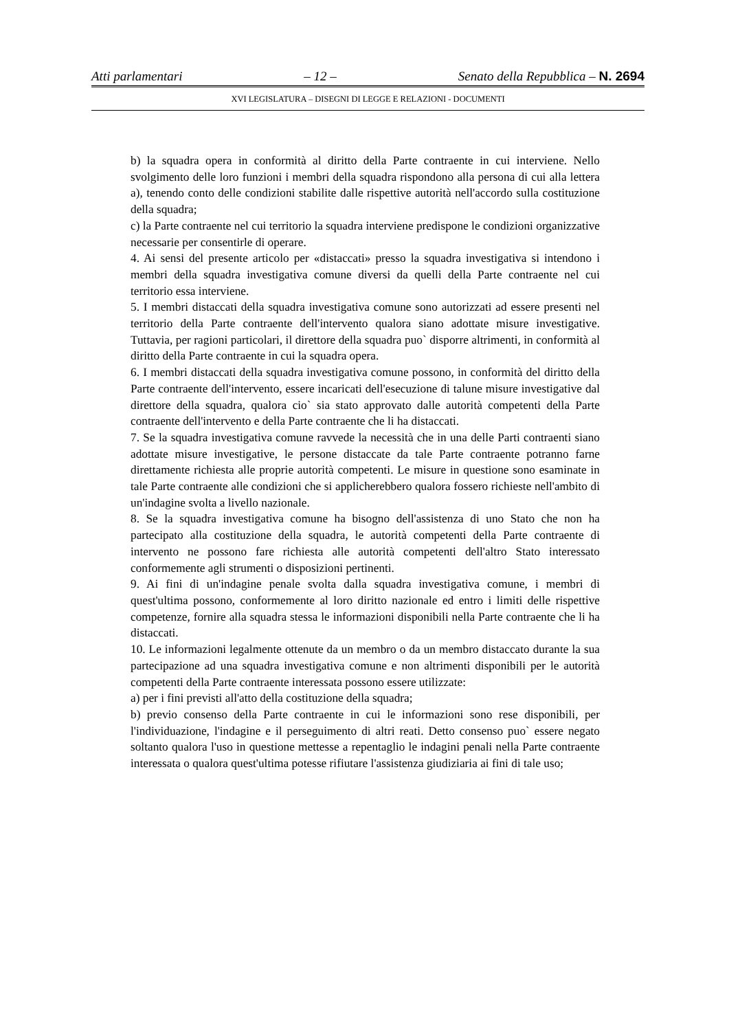Atti parlamentari – 12 – Senato della Repubblica – N. 2694
XVI LEGISLATURA – DISEGNI DI LEGGE E RELAZIONI - DOCUMENTI
b) la squadra opera in conformità al diritto della Parte contraente in cui interviene. Nello svolgimento delle loro funzioni i membri della squadra rispondono alla persona di cui alla lettera a), tenendo conto delle condizioni stabilite dalle rispettive autorità nell'accordo sulla costituzione della squadra;
c) la Parte contraente nel cui territorio la squadra interviene predispone le condizioni organizzative necessarie per consentirle di operare.
4. Ai sensi del presente articolo per «distaccati» presso la squadra investigativa si intendono i membri della squadra investigativa comune diversi da quelli della Parte contraente nel cui territorio essa interviene.
5. I membri distaccati della squadra investigativa comune sono autorizzati ad essere presenti nel territorio della Parte contraente dell'intervento qualora siano adottate misure investigative. Tuttavia, per ragioni particolari, il direttore della squadra puo` disporre altrimenti, in conformità al diritto della Parte contraente in cui la squadra opera.
6. I membri distaccati della squadra investigativa comune possono, in conformità del diritto della Parte contraente dell'intervento, essere incaricati dell'esecuzione di talune misure investigative dal direttore della squadra, qualora cio` sia stato approvato dalle autorità competenti della Parte contraente dell'intervento e della Parte contraente che li ha distaccati.
7. Se la squadra investigativa comune ravvede la necessità che in una delle Parti contraenti siano adottate misure investigative, le persone distaccate da tale Parte contraente potranno farne direttamente richiesta alle proprie autorità competenti. Le misure in questione sono esaminate in tale Parte contraente alle condizioni che si applicherebbero qualora fossero richieste nell'ambito di un'indagine svolta a livello nazionale.
8. Se la squadra investigativa comune ha bisogno dell'assistenza di uno Stato che non ha partecipato alla costituzione della squadra, le autorità competenti della Parte contraente di intervento ne possono fare richiesta alle autorità competenti dell'altro Stato interessato conformemente agli strumenti o disposizioni pertinenti.
9. Ai fini di un'indagine penale svolta dalla squadra investigativa comune, i membri di quest'ultima possono, conformemente al loro diritto nazionale ed entro i limiti delle rispettive competenze, fornire alla squadra stessa le informazioni disponibili nella Parte contraente che li ha distaccati.
10. Le informazioni legalmente ottenute da un membro o da un membro distaccato durante la sua partecipazione ad una squadra investigativa comune e non altrimenti disponibili per le autorità competenti della Parte contraente interessata possono essere utilizzate:
a) per i fini previsti all'atto della costituzione della squadra;
b) previo consenso della Parte contraente in cui le informazioni sono rese disponibili, per l'individuazione, l'indagine e il perseguimento di altri reati. Detto consenso puo` essere negato soltanto qualora l'uso in questione mettesse a repentaglio le indagini penali nella Parte contraente interessata o qualora quest'ultima potesse rifiutare l'assistenza giudiziaria ai fini di tale uso;